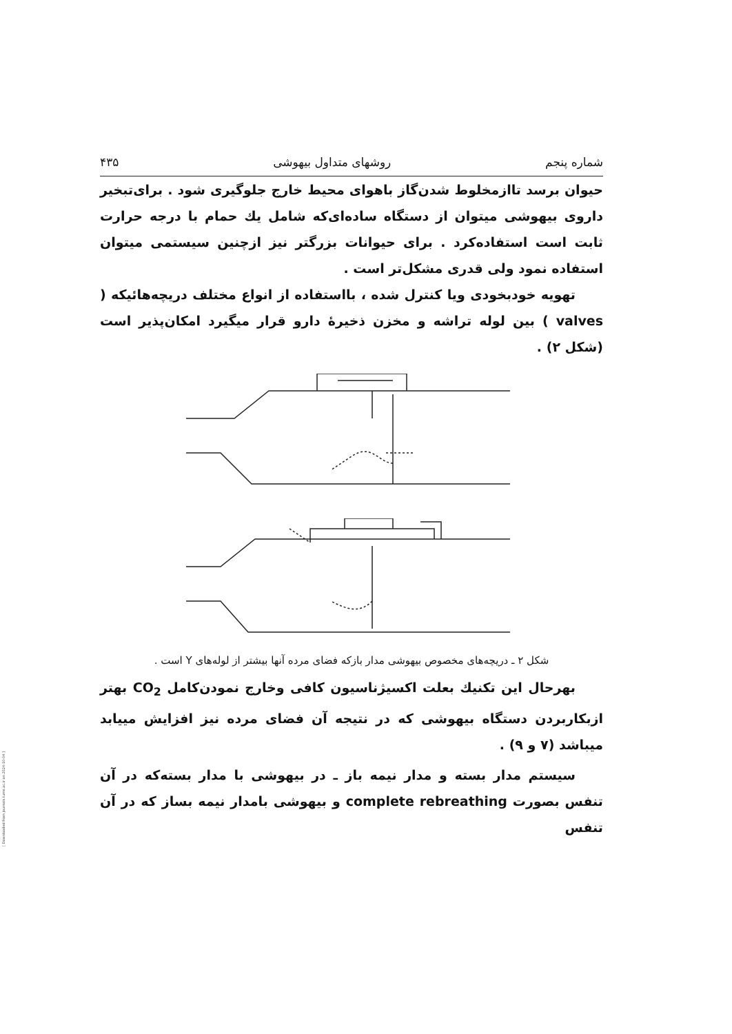شماره پنجم روشهای متداول بیهوشی ۴۳۵
حیوان برسد تاازمخلوط شدن‌گاز باهوای محیط خارج جلوگیری شود . برای‌تبخیر داروی بیهوشی میتوان از دستگاه ساده‌ای‌که شامل یك حمام با درجه حرارت ثابت است استفاده‌کرد . برای حیوانات بزرگتر نیز ازچنین سیستمی میتوان استفاده نمود ولی قدری مشکل‌تر است .
تهویه خودبخودی ویا کنترل شده ، بااستفاده از انواع مختلف دریچه‌هائیکه ( valves ) بین لوله تراشه و مخزن ذخیرهٔ دارو قرار میگیرد امکان‌پذیر است (شکل ۲) .
شکل ۲ ـ دریچه‌های مخصوص بیهوشی مدار بازکه فضای مرده آنها بیشتر از لوله‌های Y است .
بهرحال این تکنیك بعلت اکسیژناسیون کافی وخارج نمودن‌کامل CO<sub>2</sub> بهتر ازبکاربردن دستگاه بیهوشی که در نتیجه آن فضای مرده نیز افزایش مییابد میباشد (۷ و ۹) .
سیستم مدار بسته و مدار نیمه باز ـ در بیهوشی با مدار بسته‌که در آن تنفس بصورت complete rebreathing و بیهوشی بامدار نیمه بساز که در آن تنفس
[ Downloaded from journals.tums.ac.ir on 2024-10-04 ]